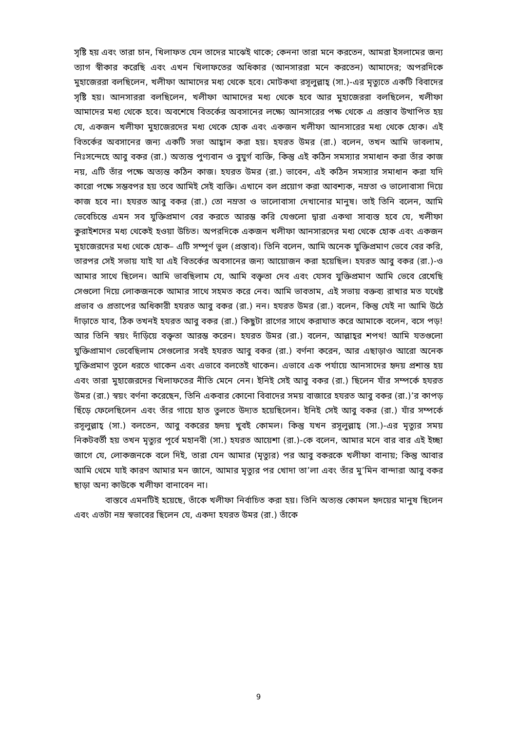সৃষ্টি হয় এবং তারা চান, খিলাফত যেন তাদের মাঝেই থাকে; কেননা তারা মনে করতেন, আমরা ইসলামের জন্য ত্যাগ স্বীকার করেছি এবং এখন খিলাফতের অধিকার (আনসাররা মনে করতেন) আমাদের; অপরদিকে মুহাজেররা বলছিলেন, খলীফা আমাদের মধ্য থেকে হবে। মোটকথা রসূলুল্লাহ্ (সা.)-এর মৃত্যুতে একটি বিবাদের সৃষ্টি হয়। আনসাররা বলছিলেন, খলীফা আমাদের মধ্য থেকে হবে আর মুহাজেররা বলছিলেন, খলীফা আমাদের মধ্য থেকে হবে। অবশেষে বিতর্কের অবসানের লক্ষ্যে আনসারের পক্ষ থেকে এ প্রস্তাব উত্থাপিত হয় যে, একজন খলীফা মুহাজেরদের মধ্য থেকে হোক এবং একজন খলীফা আনসারের মধ্য থেকে হোক। এই বিতর্কের অবসানের জন্য একটি সভা আহ্বান করা হয়। হযরত উমর (রা.) বলেন, তখন আমি ভাবলাম, নিঃসন্দেহে আবু বকর (রা.) অত্যন্ত পুণ্যবান ও বুযুর্গ ব্যক্তি, কিন্তু এই কঠিন সমস্যার সমাধান করা তাঁর কাজ নয়, এটি তাঁর পক্ষে অত্যন্ত কঠিন কাজ। হযরত উমর (রা.) ভাবেন, এই কঠিন সমস্যার সমাধান করা যদি কারো পক্ষে সম্ভবপর হয় তবে আমিই সেই ব্যক্তি। এখানে বল প্রয়োগ করা আবশ্যক, নম্রতা ও ভালোবাসা দিয়ে কাজ হবে না। হযরত আবু বকর (রা.) তো নম্রতা ও ভালোবাসা দেখানোর মানুষ। তাই তিনি বলেন, আমি ভেবেচিন্তে এমন সব যুক্তিপ্রমাণ বের করতে আরম্ভ করি যেগুলো দ্বারা একথা সাব্যস্ত হবে যে, খলীফা কুরাইশদের মধ্য থেকেই হওয়া উচিত। অপরদিকে একজন খলীফা আনসারদের মধ্য থেকে হোক এবং একজন মুহাজেরদের মধ্য থেকে হোক– এটি সম্পূর্ণ ভুল (প্রস্তাব)। তিনি বলেন, আমি অনেক যুক্তিপ্রমাণ ভেবে বের করি, তারপর সেই সভায় যাই যা এই বিতর্কের অবসানের জন্য আয়োজন করা হয়েছিল। হযরত আবু বকর (রা.)-ও আমার সাথে ছিলেন। আমি ভাবছিলাম যে, আমি বক্তৃতা দেব এবং যেসব যুক্তিপ্রমাণ আমি ভেবে রেখেছি সেগুলো দিয়ে লোকজনকে আমার সাথে সহমত করে নেব। আমি ভাবতাম, এই সভায় বক্তব্য রাখার মত যথেষ্ট প্রভাব ও প্রতাপের অধিকারী হযরত আবু বকর (রা.) নন। হযরত উমর (রা.) বলেন, কিন্তু যেই না আমি উঠে দাঁড়াতে যাব, ঠিক তখনই হযরত আবু বকর (রা.) কিছুটা রাগের সাথে করাঘাত করে আমাকে বলেন, বসে পড়! আর তিনি স্বয়ং দাঁড়িয়ে বক্তৃতা আরম্ভ করেন। হযরত উমর (রা.) বলেন, আল্লাহ্‌র শপথ! আমি যতগুলো যুক্তিপ্রামাণ ভেবেছিলাম সেগুলোর সবই হযরত আবু বকর (রা.) বর্ণনা করেন, আর এছাড়াও আরো অনেক যুক্তিপ্রমাণ তুলে ধরতে থাকেন এবং এভাবে বলতেই থাকেন। এভাবে এক পর্যায়ে আনসাদের হৃদয় প্রশান্ত হয় এবং তারা মুহাজেরদের খিলাফতের নীতি মেনে নেন। ইনিই সেই আবু বকর (রা.) ছিলেন যাঁর সম্পর্কে হযরত উমর (রা.) স্বয়ং বর্ণনা করেছেন, তিনি একবার কোনো বিবাদের সময় বাজারে হযরত আবু বকর (রা.)’র কাপড় ছিঁড়ে ফেলেছিলেন এবং তাঁর গায়ে হাত তুলতে উদ্যত হয়েছিলেন। ইনিই সেই আবু বকর (রা.) যাঁর সম্পর্কে রসূলুল্লাহ্ (সা.) বলতেন, আবু বকরের হৃদয় খুবই কোমল। কিন্তু যখন রসূলুল্লাহ্ (সা.)-এর মৃত্যুর সময় নিকটবর্তী হয় তখন মৃত্যুর পূর্বে মহানবী (সা.) হযরত আয়েশা (রা.)-কে বলেন, আমার মনে বার বার এই ইচ্ছা জাগে যে, লোকজনকে বলে দিই, তারা যেন আমার (মৃত্যুর) পর আবু বকরকে খলীফা বানায়; কিন্তু আবার আমি থেমে যাই কারণ আমার মন জানে, আমার মৃত্যুর পর খোদা তা’লা এবং তাঁর মু’মিন বান্দারা আবু বকর ছাড়া অন্য কাউকে খলীফা বানাবেন না।
বাস্তবে এমনটিই হয়েছে, তাঁকে খলীফা নির্বাচিত করা হয়। তিনি অত্যন্ত কোমল হৃদয়ের মানুষ ছিলেন এবং এতটা নম্র স্বভাবের ছিলেন যে, একদা হযরত উমর (রা.) তাঁকে
9